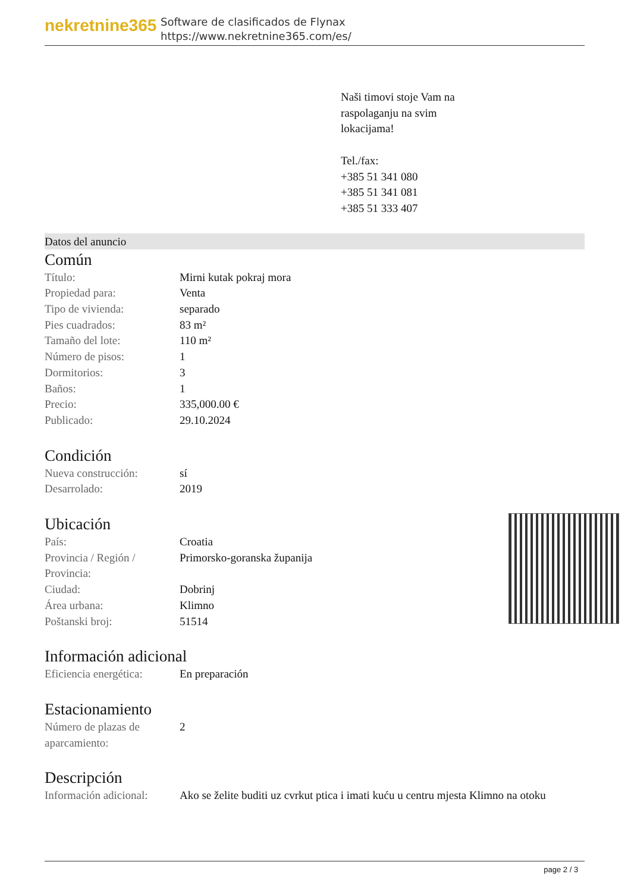nekretnine365
Software de clasificados de Flynax
https://www.nekretnine365.com/es/
Naši timovi stoje Vam na
raspolaganju na svim
lokacijama!
Tel./fax:
+385 51 341 080
+385 51 341 081
+385 51 333 407
Datos del anuncio
Común
| Título: | Mirni kutak pokraj mora |
| Propiedad para: | Venta |
| Tipo de vivienda: | separado |
| Pies cuadrados: | 83 m² |
| Tamaño del lote: | 110 m² |
| Número de pisos: | 1 |
| Dormitorios: | 3 |
| Baños: | 1 |
| Precio: | 335,000.00 € |
| Publicado: | 29.10.2024 |
Condición
| Nueva construcción: | sí |
| Desarrolado: | 2019 |
Ubicación
| País: | Croatia |
| Provincia / Región / Provincia: | Primorsko-goranska županija |
| Ciudad: | Dobrinj |
| Área urbana: | Klimno |
| Poštanski broj: | 51514 |
Información adicional
| Eficiencia energética: | En preparación |
Estacionamiento
| Número de plazas de aparcamiento: | 2 |
Descripción
| Información adicional: | Ako se želite buditi uz cvrkut ptica i imati kuću u centru mjesta Klimno na otoku |
page 2 / 3